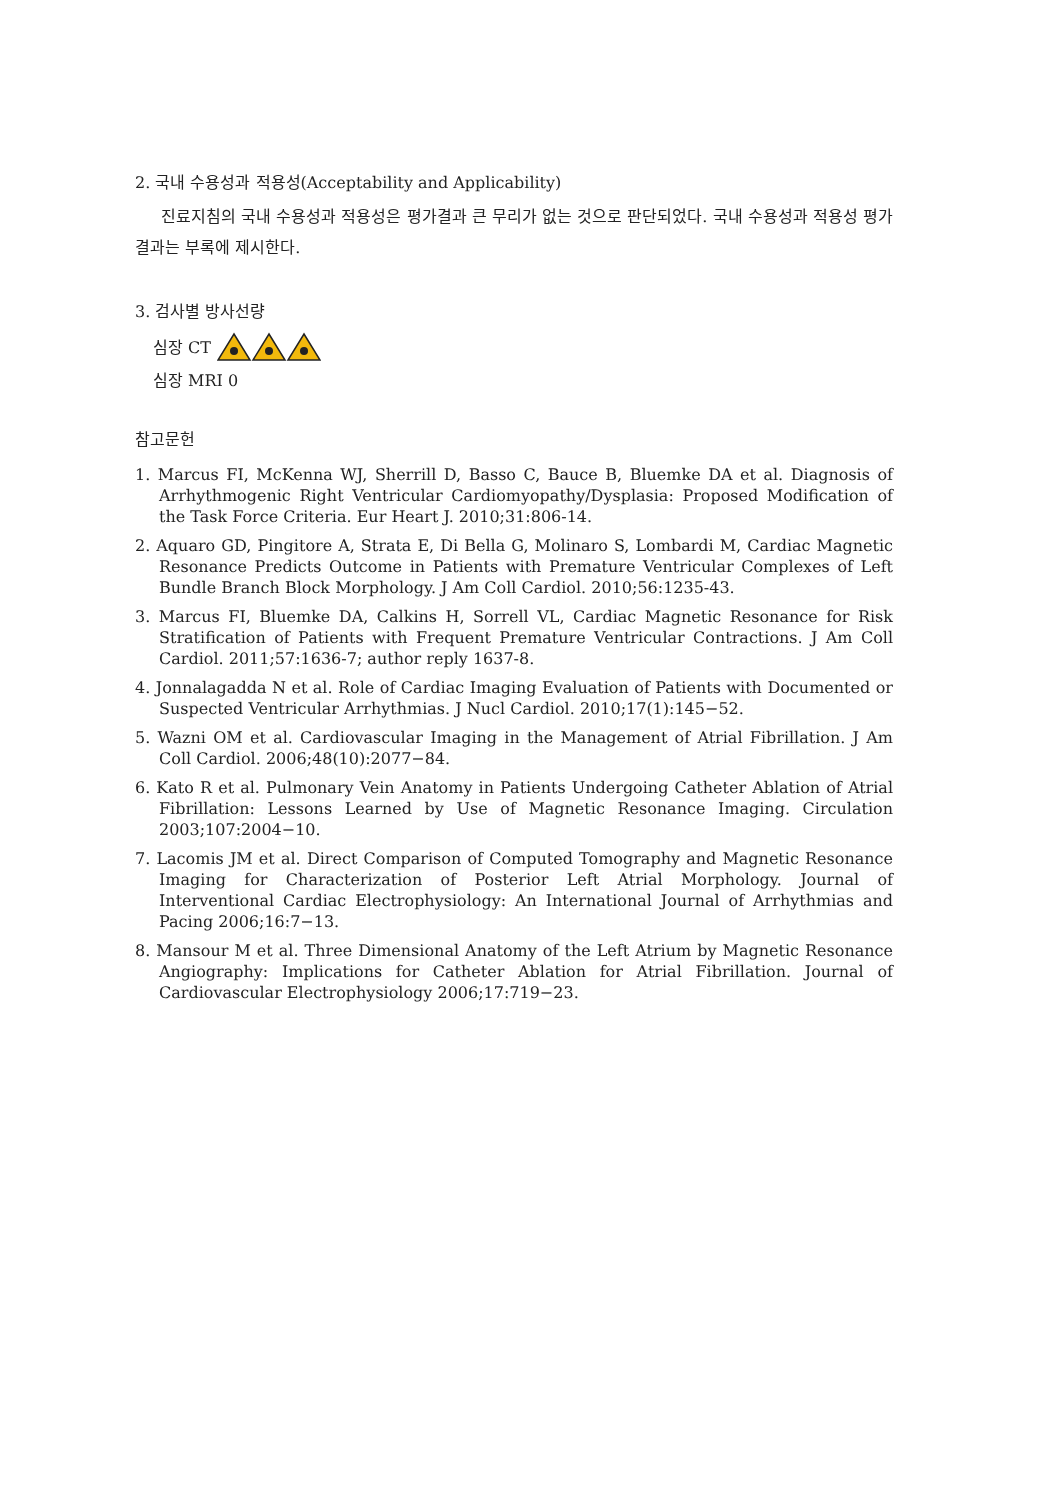2. 국내 수용성과 적용성(Acceptability and Applicability)
진료지침의 국내 수용성과 적용성은 평가결과 큰 무리가 없는 것으로 판단되었다. 국내 수용성과 적용성 평가결과는 부록에 제시한다.
3. 검사별 방사선량
심장 CT
심장 MRI 0
참고문헌
1. Marcus FI, McKenna WJ, Sherrill D, Basso C, Bauce B, Bluemke DA et al. Diagnosis of Arrhythmogenic Right Ventricular Cardiomyopathy/Dysplasia: Proposed Modification of the Task Force Criteria. Eur Heart J. 2010;31:806-14.
2. Aquaro GD, Pingitore A, Strata E, Di Bella G, Molinaro S, Lombardi M, Cardiac Magnetic Resonance Predicts Outcome in Patients with Premature Ventricular Complexes of Left Bundle Branch Block Morphology. J Am Coll Cardiol. 2010;56:1235-43.
3. Marcus FI, Bluemke DA, Calkins H, Sorrell VL, Cardiac Magnetic Resonance for Risk Stratification of Patients with Frequent Premature Ventricular Contractions. J Am Coll Cardiol. 2011;57:1636-7; author reply 1637-8.
4. Jonnalagadda N et al. Role of Cardiac Imaging Evaluation of Patients with Documented or Suspected Ventricular Arrhythmias. J Nucl Cardiol. 2010;17(1):145−52.
5. Wazni OM et al. Cardiovascular Imaging in the Management of Atrial Fibrillation. J Am Coll Cardiol. 2006;48(10):2077−84.
6. Kato R et al. Pulmonary Vein Anatomy in Patients Undergoing Catheter Ablation of Atrial Fibrillation: Lessons Learned by Use of Magnetic Resonance Imaging. Circulation 2003;107:2004−10.
7. Lacomis JM et al. Direct Comparison of Computed Tomography and Magnetic Resonance Imaging for Characterization of Posterior Left Atrial Morphology. Journal of Interventional Cardiac Electrophysiology: An International Journal of Arrhythmias and Pacing 2006;16:7−13.
8. Mansour M et al. Three Dimensional Anatomy of the Left Atrium by Magnetic Resonance Angiography: Implications for Catheter Ablation for Atrial Fibrillation. Journal of Cardiovascular Electrophysiology 2006;17:719−23.